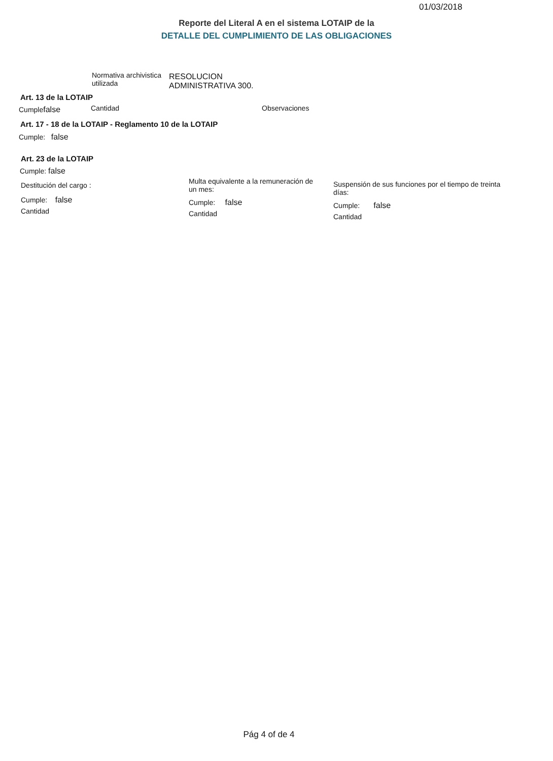01/03/2018
Reporte del Literal A en el sistema LOTAIP de la
DETALLE DEL CUMPLIMIENTO DE LAS OBLIGACIONES
Normativa archivistica
utilizada
RESOLUCION
ADMINISTRATIVA 300.
Art. 13 de la LOTAIP
Cumplefalse Cantidad Observaciones
Art. 17 - 18 de la LOTAIP - Reglamento 10 de la LOTAIP
Cumple: false
Art. 23 de la LOTAIP
Cumple: false
Destitución del cargo :
Cumple: false
Cantidad
Multa equivalente a la remuneración de un mes:
Cumple: false
Cantidad
Suspensión de sus funciones por el tiempo de treinta días:
Cumple: false
Cantidad
Pág 4 of de 4